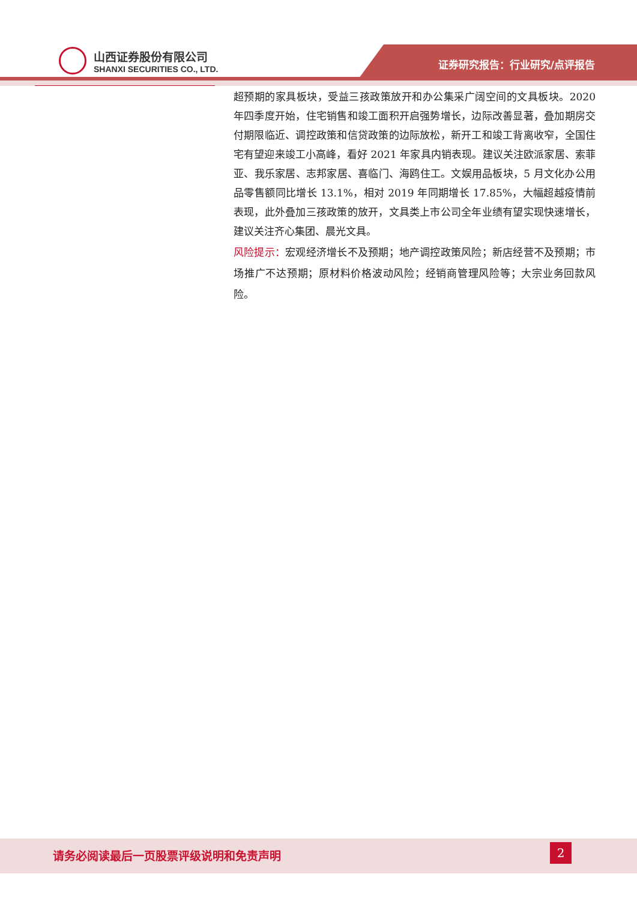山西证券股份有限公司
SHANXI SECURITIES CO., LTD.
证券研究报告：行业研究/点评报告
超预期的家具板块，受益三孩政策放开和办公集采广阔空间的文具板块。2020 年四季度开始，住宅销售和竣工面积开启强势增长，边际改善显著，叠加期房交付期限临近、调控政策和信贷政策的边际放松，新开工和竣工背离收窄，全国住宅有望迎来竣工小高峰，看好 2021 年家具内销表现。建议关注欧派家居、索菲亚、我乐家居、志邦家居、喜临门、海鸥住工。文娱用品板块，5 月文化办公用品零售额同比增长 13.1%，相对 2019 年同期增长 17.85%，大幅超越疫情前表现，此外叠加三孩政策的放开，文具类上市公司全年业绩有望实现快速增长，建议关注齐心集团、晨光文具。
风险提示：宏观经济增长不及预期；地产调控政策风险；新店经营不及预期；市场推广不达预期；原材料价格波动风险；经销商管理风险等；大宗业务回款风险。
请务必阅读最后一页股票评级说明和免责声明
2